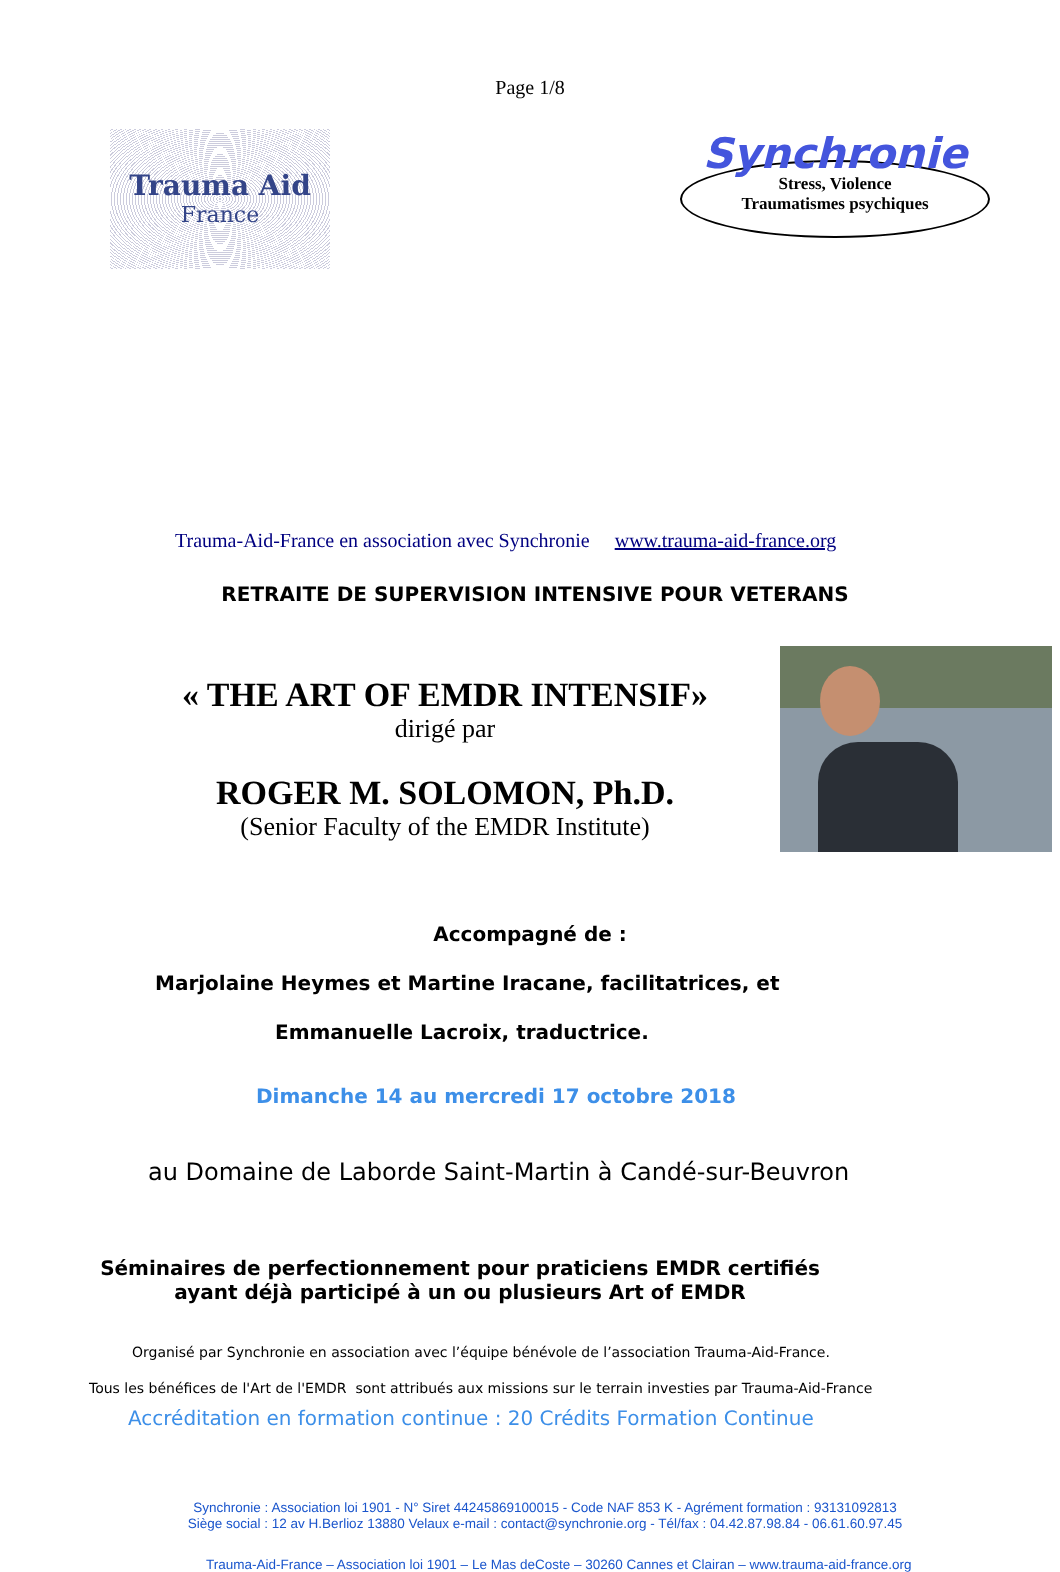Page 1/8
Trauma Aid
France
Synchronie
Stress, Violence
Traumatismes psychiques
Trauma-Aid-France en association avec Synchronie www.trauma-aid-france.org
RETRAITE DE SUPERVISION INTENSIVE POUR VETERANS
« THE ART OF EMDR INTENSIF»
dirigé par
ROGER M. SOLOMON, Ph.D.
(Senior Faculty of the EMDR Institute)
Accompagné de :
Marjolaine Heymes et Martine Iracane, facilitatrices, et
Emmanuelle Lacroix, traductrice.
Dimanche 14 au mercredi 17 octobre 2018
au Domaine de Laborde Saint-Martin à Candé-sur-Beuvron
Séminaires de perfectionnement pour praticiens EMDR certifiés
ayant déjà participé à un ou plusieurs Art of EMDR
Organisé par Synchronie en association avec l’équipe bénévole de l’association Trauma-Aid-France.
Tous les bénéfices de l'Art de l'EMDR sont attribués aux missions sur le terrain investies par Trauma-Aid-France
Accréditation en formation continue : 20 Crédits Formation Continue
Synchronie : Association loi 1901 - N° Siret 44245869100015 - Code NAF 853 K - Agrément formation : 93131092813
Siège social : 12 av H.Berlioz 13880 Velaux e-mail : contact@synchronie.org - Tél/fax : 04.42.87.98.84 - 06.61.60.97.45
Trauma-Aid-France – Association loi 1901 – Le Mas deCoste – 30260 Cannes et Clairan – www.trauma-aid-france.org